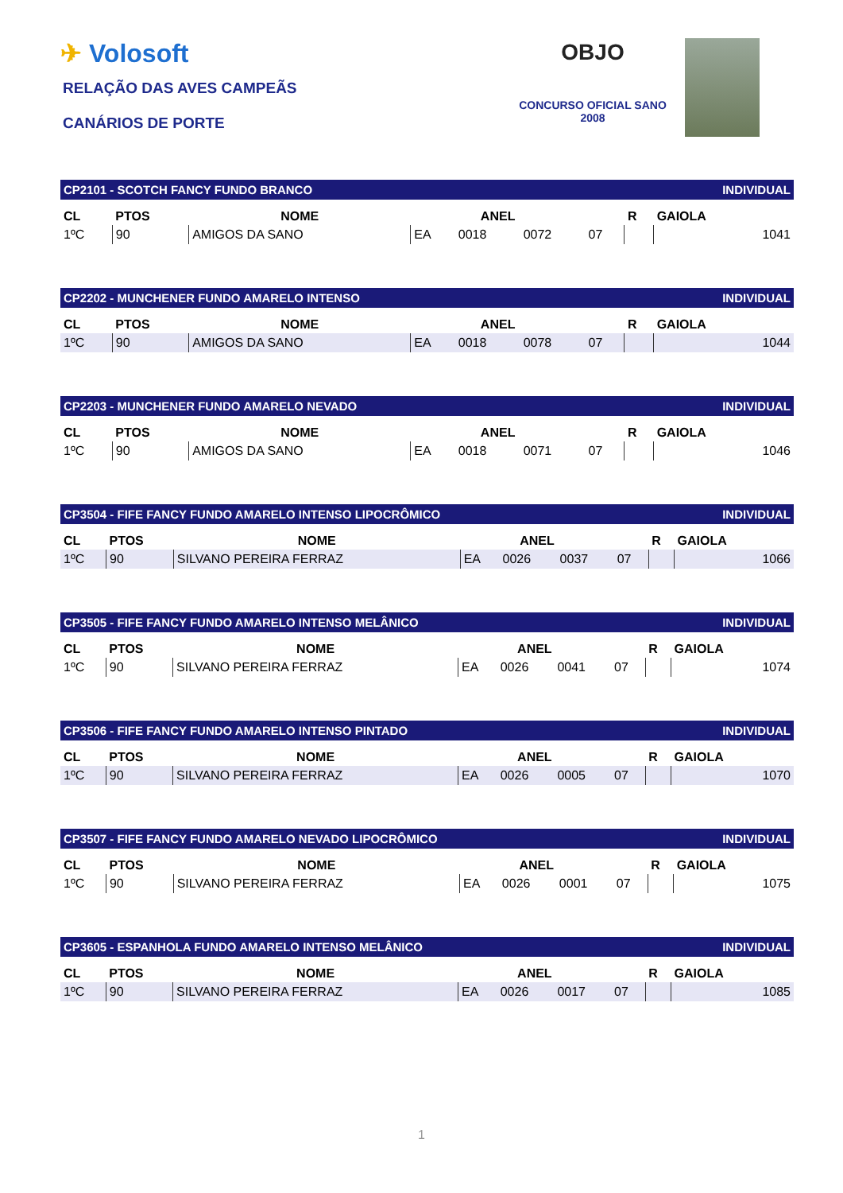✈ Volosoft
RELAÇÃO DAS AVES CAMPEÃS
CANÁRIOS DE PORTE
OBJO
CONCURSO OFICIAL SANO
2008
| CP2101 - SCOTCH FANCY FUNDO BRANCO | | | | | | | | INDIVIDUAL |
| CL | PTOS | NOME | ANEL | | | | R | GAIOLA |
| 1ºC | 90 | AMIGOS DA SANO | EA | 0018 | 0072 | 07 | | 1041 |
| CP2202 - MUNCHENER FUNDO AMARELO INTENSO | | | | | | | | INDIVIDUAL |
| CL | PTOS | NOME | ANEL | | | | R | GAIOLA |
| 1ºC | 90 | AMIGOS DA SANO | EA | 0018 | 0078 | 07 | | 1044 |
| CP2203 - MUNCHENER FUNDO AMARELO NEVADO | | | | | | | | INDIVIDUAL |
| CL | PTOS | NOME | ANEL | | | | R | GAIOLA |
| 1ºC | 90 | AMIGOS DA SANO | EA | 0018 | 0071 | 07 | | 1046 |
| CP3504 - FIFE FANCY FUNDO AMARELO INTENSO LIPOCRÔMICO | | | | | | | | INDIVIDUAL |
| CL | PTOS | NOME | ANEL | | | | R | GAIOLA |
| 1ºC | 90 | SILVANO PEREIRA FERRAZ | EA | 0026 | 0037 | 07 | | 1066 |
| CP3505 - FIFE FANCY FUNDO AMARELO INTENSO MELÂNICO | | | | | | | | INDIVIDUAL |
| CL | PTOS | NOME | ANEL | | | | R | GAIOLA |
| 1ºC | 90 | SILVANO PEREIRA FERRAZ | EA | 0026 | 0041 | 07 | | 1074 |
| CP3506 - FIFE FANCY FUNDO AMARELO INTENSO PINTADO | | | | | | | | INDIVIDUAL |
| CL | PTOS | NOME | ANEL | | | | R | GAIOLA |
| 1ºC | 90 | SILVANO PEREIRA FERRAZ | EA | 0026 | 0005 | 07 | | 1070 |
| CP3507 - FIFE FANCY FUNDO AMARELO NEVADO LIPOCRÔMICO | | | | | | | | INDIVIDUAL |
| CL | PTOS | NOME | ANEL | | | | R | GAIOLA |
| 1ºC | 90 | SILVANO PEREIRA FERRAZ | EA | 0026 | 0001 | 07 | | 1075 |
| CP3605 - ESPANHOLA FUNDO AMARELO INTENSO MELÂNICO | | | | | | | | INDIVIDUAL |
| CL | PTOS | NOME | ANEL | | | | R | GAIOLA |
| 1ºC | 90 | SILVANO PEREIRA FERRAZ | EA | 0026 | 0017 | 07 | | 1085 |
1